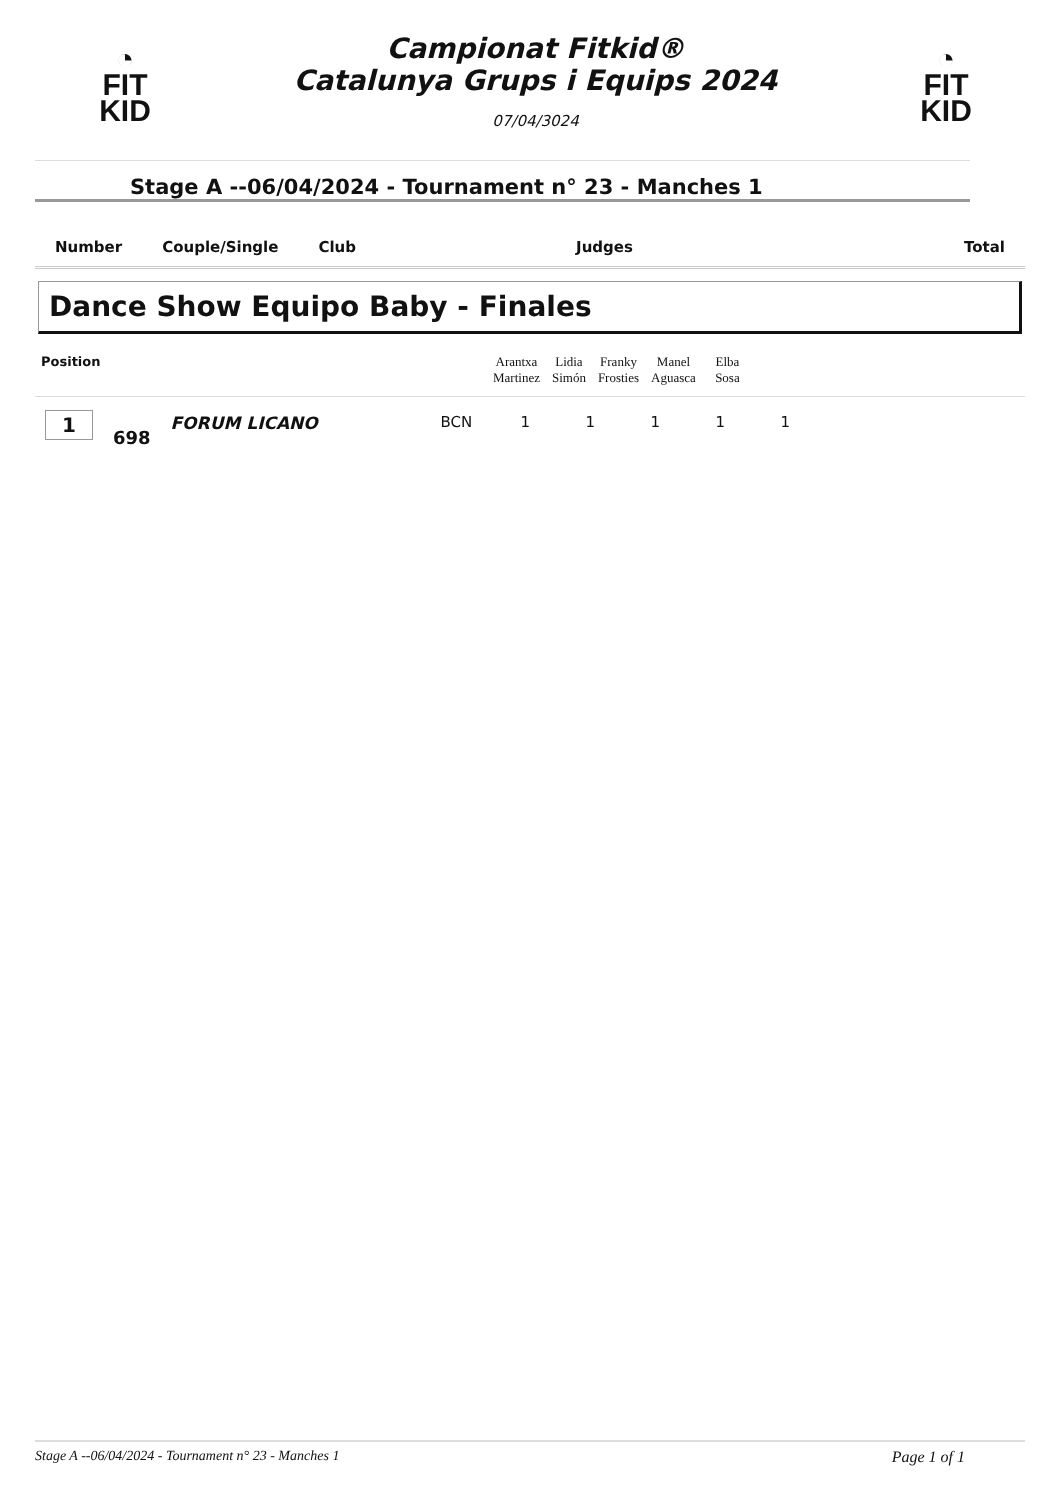◔
FIT
KID
Campionat Fitkid®
Catalunya Grups i Equips 2024
07/04/3024
◔
FIT
KID
Stage A --06/04/2024 - Tournament n° 23 - Manches 1
| Number | Couple/Single | Club | Judges | Total |
Dance Show Equipo Baby - Finales
| Position | Arantxa Martinez | Lidia Simón | Franky Frosties | Manel Aguasca | Elba Sosa | |
| 1 | 698 | FORUM LICANO | BCN | 1 | 1 | 1 | 1 | 1 |
Stage A --06/04/2024 - Tournament n° 23 - Manches 1 Page 1 of 1